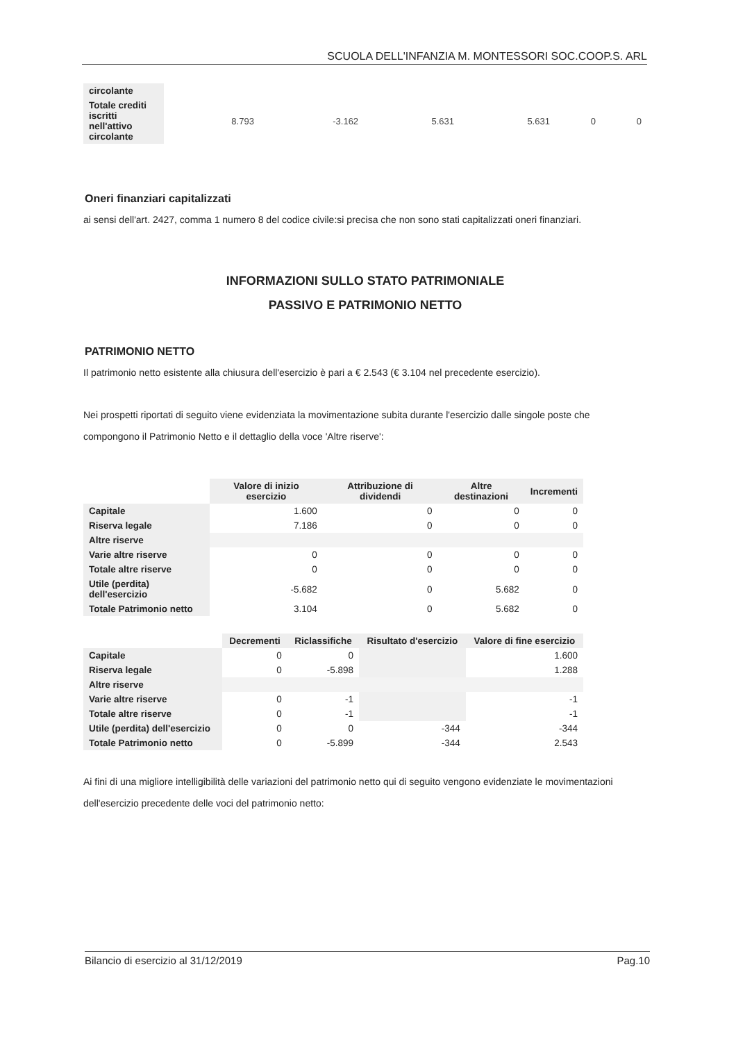SCUOLA DELL'INFANZIA M. MONTESSORI SOC.COOP.S. ARL
| circolante | | | | | | |
| Totale crediti iscritti nell'attivo circolante | 8.793 | -3.162 | 5.631 | 5.631 | 0 | 0 |
Oneri finanziari capitalizzati
ai sensi dell'art. 2427, comma 1 numero 8 del codice civile:si precisa che non sono stati capitalizzati oneri finanziari.
INFORMAZIONI SULLO STATO PATRIMONIALE
PASSIVO E PATRIMONIO NETTO
PATRIMONIO NETTO
Il patrimonio netto esistente alla chiusura dell'esercizio è pari a € 2.543 (€ 3.104 nel precedente esercizio).
Nei prospetti riportati di seguito viene evidenziata la movimentazione subita durante l'esercizio dalle singole poste che compongono il Patrimonio Netto e il dettaglio della voce 'Altre riserve':
| | Valore di inizio esercizio | Attribuzione di dividendi | Altre destinazioni | Incrementi |
| --- | --- | --- | --- | --- |
| Capitale | 1.600 | 0 | 0 | 0 |
| Riserva legale | 7.186 | 0 | 0 | 0 |
| Altre riserve | | | | |
| Varie altre riserve | 0 | 0 | 0 | 0 |
| Totale altre riserve | 0 | 0 | 0 | 0 |
| Utile (perdita) dell'esercizio | -5.682 | 0 | 5.682 | 0 |
| Totale Patrimonio netto | 3.104 | 0 | 5.682 | 0 |
| | Decrementi | Riclassifiche | Risultato d'esercizio | Valore di fine esercizio |
| --- | --- | --- | --- | --- |
| Capitale | 0 | 0 | | 1.600 |
| Riserva legale | 0 | -5.898 | | 1.288 |
| Altre riserve | | | | |
| Varie altre riserve | 0 | -1 | | -1 |
| Totale altre riserve | 0 | -1 | | -1 |
| Utile (perdita) dell'esercizio | 0 | 0 | -344 | -344 |
| Totale Patrimonio netto | 0 | -5.899 | -344 | 2.543 |
Ai fini di una migliore intelligibilità delle variazioni del patrimonio netto qui di seguito vengono evidenziate le movimentazioni dell'esercizio precedente delle voci del patrimonio netto:
Bilancio di esercizio al 31/12/2019 Pag.10